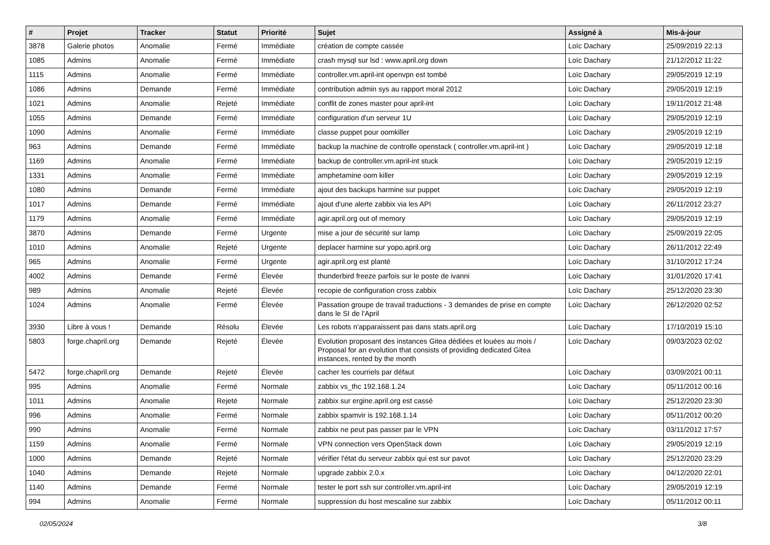| # | Projet | Tracker | Statut | Priorité | Sujet | Assigné à | Mis-à-jour |
| --- | --- | --- | --- | --- | --- | --- | --- |
| 3878 | Galerie photos | Anomalie | Fermé | Immédiate | création de compte cassée | Loïc Dachary | 25/09/2019 22:13 |
| 1085 | Admins | Anomalie | Fermé | Immédiate | crash mysql sur lsd : www.april.org down | Loïc Dachary | 21/12/2012 11:22 |
| 1115 | Admins | Anomalie | Fermé | Immédiate | controller.vm.april-int openvpn est tombé | Loïc Dachary | 29/05/2019 12:19 |
| 1086 | Admins | Demande | Fermé | Immédiate | contribution admin sys au rapport moral 2012 | Loïc Dachary | 29/05/2019 12:19 |
| 1021 | Admins | Anomalie | Rejeté | Immédiate | conflit de zones master pour april-int | Loïc Dachary | 19/11/2012 21:48 |
| 1055 | Admins | Demande | Fermé | Immédiate | configuration d'un serveur 1U | Loïc Dachary | 29/05/2019 12:19 |
| 1090 | Admins | Anomalie | Fermé | Immédiate | classe puppet pour oomkiller | Loïc Dachary | 29/05/2019 12:19 |
| 963 | Admins | Demande | Fermé | Immédiate | backup la machine de controlle openstack ( controller.vm.april-int ) | Loïc Dachary | 29/05/2019 12:18 |
| 1169 | Admins | Anomalie | Fermé | Immédiate | backup de controller.vm.april-int stuck | Loïc Dachary | 29/05/2019 12:19 |
| 1331 | Admins | Anomalie | Fermé | Immédiate | amphetamine oom killer | Loïc Dachary | 29/05/2019 12:19 |
| 1080 | Admins | Demande | Fermé | Immédiate | ajout des backups harmine sur puppet | Loïc Dachary | 29/05/2019 12:19 |
| 1017 | Admins | Demande | Fermé | Immédiate | ajout d'une alerte zabbix via les API | Loïc Dachary | 26/11/2012 23:27 |
| 1179 | Admins | Anomalie | Fermé | Immédiate | agir.april.org out of memory | Loïc Dachary | 29/05/2019 12:19 |
| 3870 | Admins | Demande | Fermé | Urgente | mise a jour de sécurité sur lamp | Loïc Dachary | 25/09/2019 22:05 |
| 1010 | Admins | Anomalie | Rejeté | Urgente | deplacer harmine sur yopo.april.org | Loïc Dachary | 26/11/2012 22:49 |
| 965 | Admins | Anomalie | Fermé | Urgente | agir.april.org est planté | Loïc Dachary | 31/10/2012 17:24 |
| 4002 | Admins | Demande | Fermé | Élevée | thunderbird freeze parfois sur le poste de ivanni | Loïc Dachary | 31/01/2020 17:41 |
| 989 | Admins | Anomalie | Rejeté | Élevée | recopie de configuration cross zabbix | Loïc Dachary | 25/12/2020 23:30 |
| 1024 | Admins | Anomalie | Fermé | Élevée | Passation groupe de travail traductions - 3 demandes de prise en compte dans le SI de l'April | Loïc Dachary | 26/12/2020 02:52 |
| 3930 | Libre à vous ! | Demande | Résolu | Élevée | Les robots n'apparaissent pas dans stats.april.org | Loïc Dachary | 17/10/2019 15:10 |
| 5803 | forge.chapril.org | Demande | Rejeté | Élevée | Evolution proposant des instances Gitea dédiées et louées au mois / Proposal for an evolution that consists of providing dedicated Gitea instances, rented by the month | Loïc Dachary | 09/03/2023 02:02 |
| 5472 | forge.chapril.org | Demande | Rejeté | Élevée | cacher les courriels par défaut | Loïc Dachary | 03/09/2021 00:11 |
| 995 | Admins | Anomalie | Fermé | Normale | zabbix vs_thc 192.168.1.24 | Loïc Dachary | 05/11/2012 00:16 |
| 1011 | Admins | Anomalie | Rejeté | Normale | zabbix sur ergine.april.org est cassé | Loïc Dachary | 25/12/2020 23:30 |
| 996 | Admins | Anomalie | Fermé | Normale | zabbix spamvir is 192.168.1.14 | Loïc Dachary | 05/11/2012 00:20 |
| 990 | Admins | Anomalie | Fermé | Normale | zabbix ne peut pas passer par le VPN | Loïc Dachary | 03/11/2012 17:57 |
| 1159 | Admins | Anomalie | Fermé | Normale | VPN connection vers OpenStack down | Loïc Dachary | 29/05/2019 12:19 |
| 1000 | Admins | Demande | Rejeté | Normale | vérifier l'état du serveur zabbix qui est sur pavot | Loïc Dachary | 25/12/2020 23:29 |
| 1040 | Admins | Demande | Rejeté | Normale | upgrade zabbix 2.0.x | Loïc Dachary | 04/12/2020 22:01 |
| 1140 | Admins | Demande | Fermé | Normale | tester le port ssh sur controller.vm.april-int | Loïc Dachary | 29/05/2019 12:19 |
| 994 | Admins | Anomalie | Fermé | Normale | suppression du host mescaline sur zabbix | Loïc Dachary | 05/11/2012 00:11 |
02/05/2024 3/8